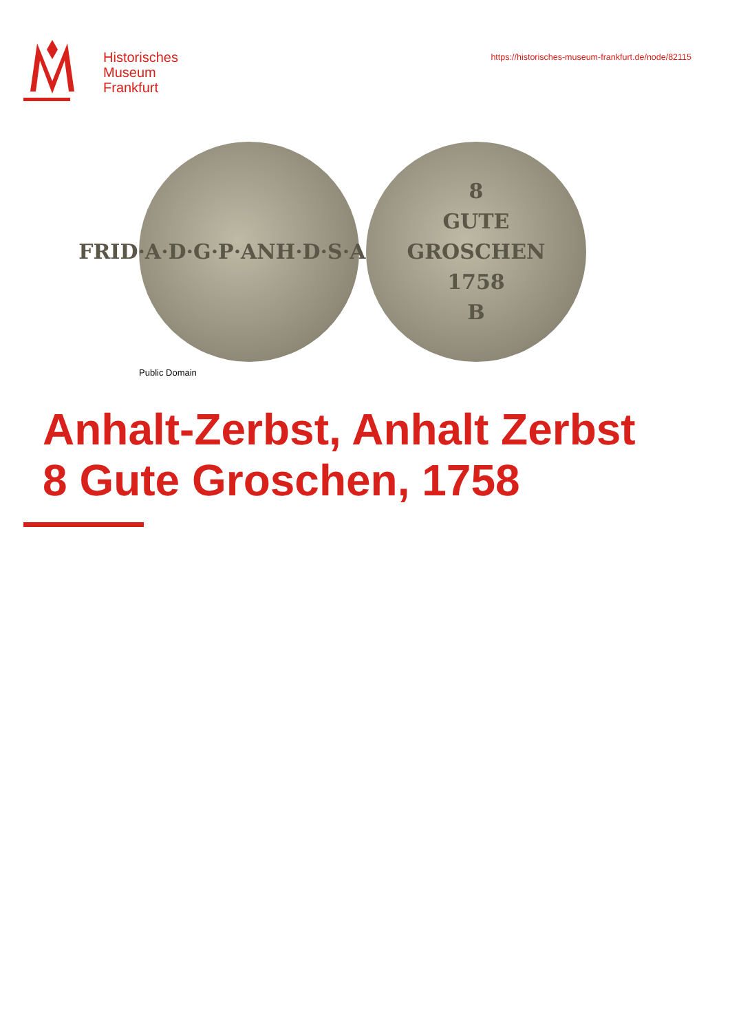Historisches
Museum
Frankfurt
https://historisches-museum-frankfurt.de/node/82115
FRID·A·D·G·P·ANH·D·S·A·C·W
8
GUTE
GROSCHEN
1758
B
Public Domain
Anhalt-Zerbst, Anhalt Zerbst
8 Gute Groschen, 1758